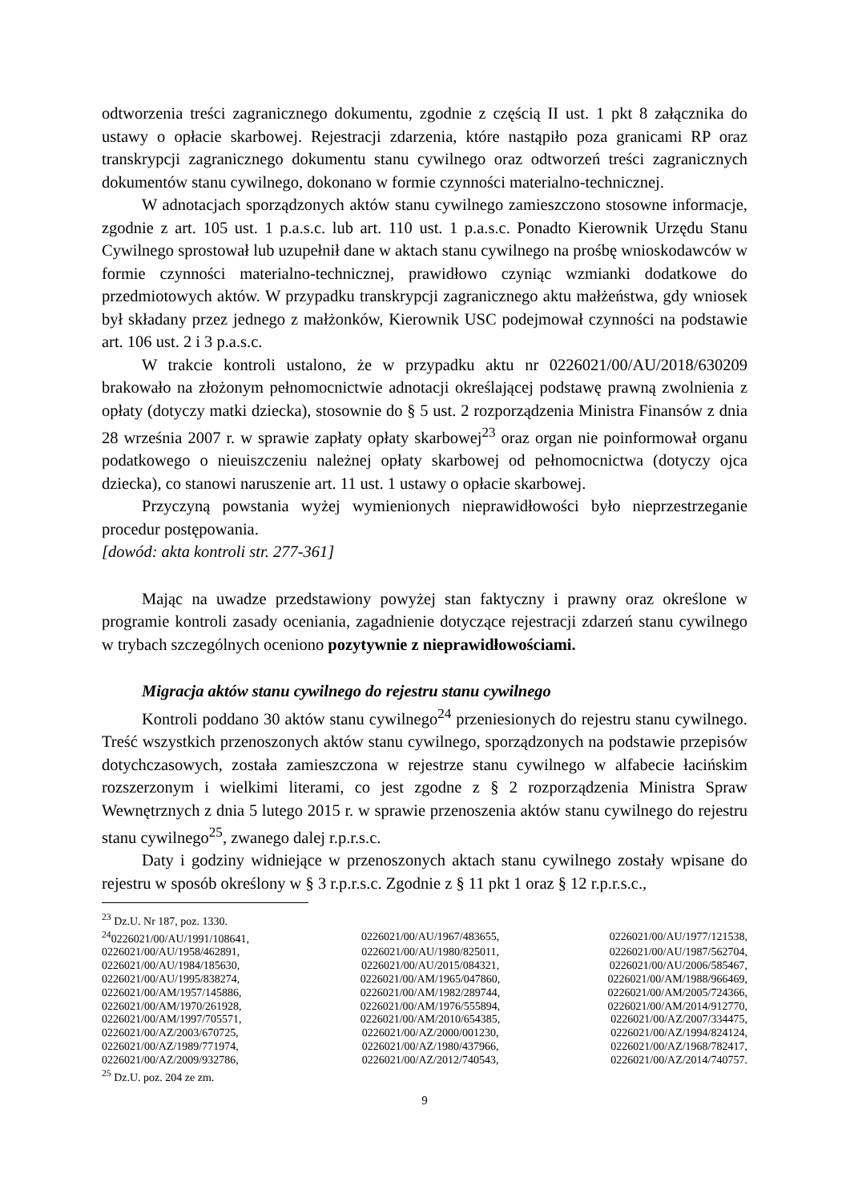odtworzenia treści zagranicznego dokumentu, zgodnie z częścią II ust. 1 pkt 8 załącznika do ustawy o opłacie skarbowej. Rejestracji zdarzenia, które nastąpiło poza granicami RP oraz transkrypcji zagranicznego dokumentu stanu cywilnego oraz odtworzeń treści zagranicznych dokumentów stanu cywilnego, dokonano w formie czynności materialno-technicznej.
W adnotacjach sporządzonych aktów stanu cywilnego zamieszczono stosowne informacje, zgodnie z art. 105 ust. 1 p.a.s.c. lub art. 110 ust. 1 p.a.s.c. Ponadto Kierownik Urzędu Stanu Cywilnego sprostował lub uzupełnił dane w aktach stanu cywilnego na prośbę wnioskodawców w formie czynności materialno-technicznej, prawidłowo czyniąc wzmianki dodatkowe do przedmiotowych aktów. W przypadku transkrypcji zagranicznego aktu małżeństwa, gdy wniosek był składany przez jednego z małżonków, Kierownik USC podejmował czynności na podstawie art. 106 ust. 2 i 3 p.a.s.c.
W trakcie kontroli ustalono, że w przypadku aktu nr 0226021/00/AU/2018/630209 brakowało na złożonym pełnomocnictwie adnotacji określającej podstawę prawną zwolnienia z opłaty (dotyczy matki dziecka), stosownie do § 5 ust. 2 rozporządzenia Ministra Finansów z dnia 28 września 2007 r. w sprawie zapłaty opłaty skarbowej<sup>23</sup> oraz organ nie poinformował organu podatkowego o nieuiszczeniu należnej opłaty skarbowej od pełnomocnictwa (dotyczy ojca dziecka), co stanowi naruszenie art. 11 ust. 1 ustawy o opłacie skarbowej.
Przyczyną powstania wyżej wymienionych nieprawidłowości było nieprzestrzeganie procedur postępowania.
[dowód: akta kontroli str. 277-361]
Mając na uwadze przedstawiony powyżej stan faktyczny i prawny oraz określone w programie kontroli zasady oceniania, zagadnienie dotyczące rejestracji zdarzeń stanu cywilnego w trybach szczególnych oceniono pozytywnie z nieprawidłowościami.
Migracja aktów stanu cywilnego do rejestru stanu cywilnego
Kontroli poddano 30 aktów stanu cywilnego<sup>24</sup> przeniesionych do rejestru stanu cywilnego. Treść wszystkich przenoszonych aktów stanu cywilnego, sporządzonych na podstawie przepisów dotychczasowych, została zamieszczona w rejestrze stanu cywilnego w alfabecie łacińskim rozszerzonym i wielkimi literami, co jest zgodne z § 2 rozporządzenia Ministra Spraw Wewnętrznych z dnia 5 lutego 2015 r. w sprawie przenoszenia aktów stanu cywilnego do rejestru stanu cywilnego<sup>25</sup>, zwanego dalej r.p.r.s.c.
Daty i godziny widniejące w przenoszonych aktach stanu cywilnego zostały wpisane do rejestru w sposób określony w § 3 r.p.r.s.c. Zgodnie z § 11 pkt 1 oraz § 12 r.p.r.s.c.,
<sup>23</sup> Dz.U. Nr 187, poz. 1330.
| <sup>24</sup> 0226021/00/AU/1991/108641, | 0226021/00/AU/1967/483655, | 0226021/00/AU/1977/121538, |
| 0226021/00/AU/1958/462891, | 0226021/00/AU/1980/825011, | 0226021/00/AU/1987/562704, |
| 0226021/00/AU/1984/185630, | 0226021/00/AU/2015/084321, | 0226021/00/AU/2006/585467, |
| 0226021/00/AU/1995/838274, | 0226021/00/AM/1965/047860, | 0226021/00/AM/1988/966469, |
| 0226021/00/AM/1957/145886, | 0226021/00/AM/1982/289744, | 0226021/00/AM/2005/724366, |
| 0226021/00/AM/1970/261928, | 0226021/00/AM/1976/555894, | 0226021/00/AM/2014/912770, |
| 0226021/00/AM/1997/705571, | 0226021/00/AM/2010/654385, | 0226021/00/AZ/2007/334475, |
| 0226021/00/AZ/2003/670725, | 0226021/00/AZ/2000/001230, | 0226021/00/AZ/1994/824124, |
| 0226021/00/AZ/1989/771974, | 0226021/00/AZ/1980/437966, | 0226021/00/AZ/1968/782417, |
| 0226021/00/AZ/2009/932786, | 0226021/00/AZ/2012/740543, | 0226021/00/AZ/2014/740757. |
<sup>25</sup> Dz.U. poz. 204 ze zm.
9